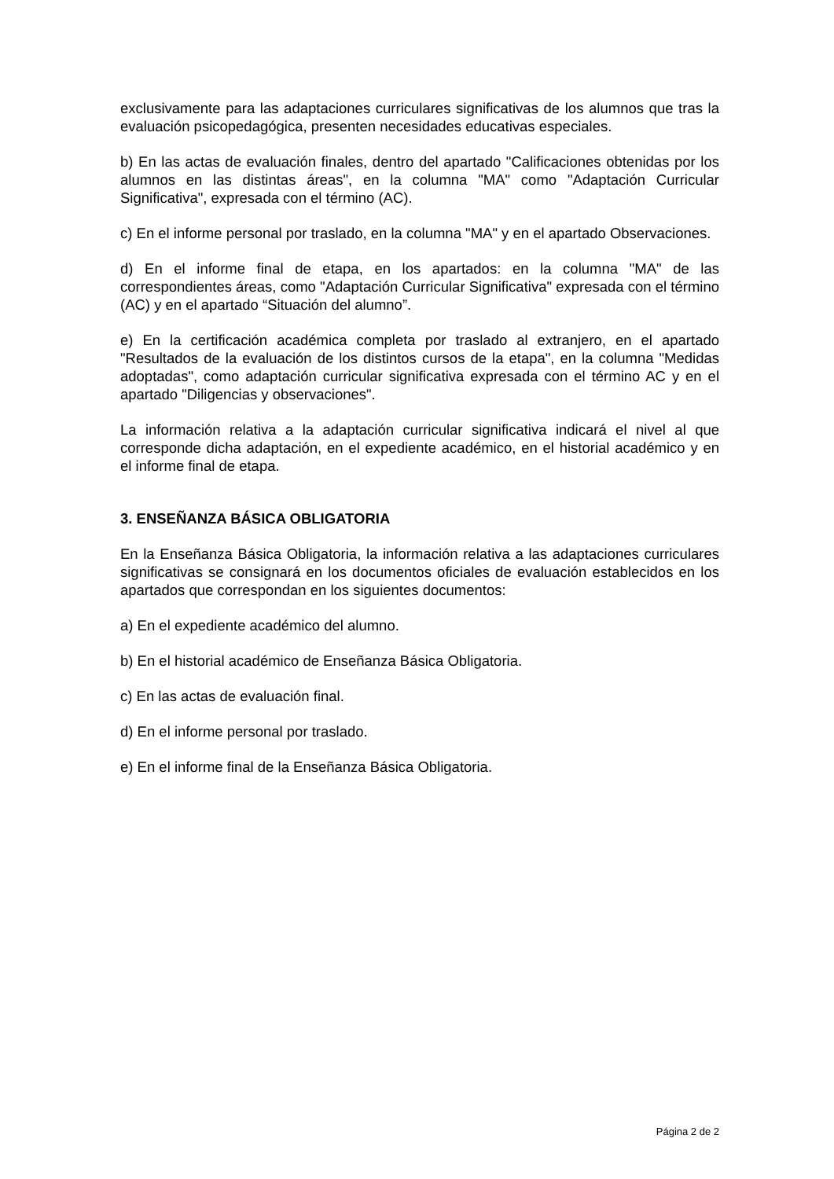exclusivamente para las adaptaciones curriculares significativas de los alumnos que tras la evaluación psicopedagógica, presenten necesidades educativas especiales.
b) En las actas de evaluación finales, dentro del apartado "Calificaciones obtenidas por los alumnos en las distintas áreas", en la columna "MA" como "Adaptación Curricular Significativa", expresada con el término (AC).
c) En el informe personal por traslado, en la columna "MA" y en el apartado Observaciones.
d) En el informe final de etapa, en los apartados: en la columna "MA" de las correspondientes áreas, como "Adaptación Curricular Significativa" expresada con el término (AC) y en el apartado “Situación del alumno”.
e) En la certificación académica completa por traslado al extranjero, en el apartado "Resultados de la evaluación de los distintos cursos de la etapa", en la columna "Medidas adoptadas", como adaptación curricular significativa expresada con el término AC y en el apartado "Diligencias y observaciones".
La información relativa a la adaptación curricular significativa indicará el nivel al que corresponde dicha adaptación, en el expediente académico, en el historial académico y en el informe final de etapa.
3. ENSEÑANZA BÁSICA OBLIGATORIA
En la Enseñanza Básica Obligatoria, la información relativa a las adaptaciones curriculares significativas se consignará en los documentos oficiales de evaluación establecidos en los apartados que correspondan en los siguientes documentos:
a) En el expediente académico del alumno.
b) En el historial académico de Enseñanza Básica Obligatoria.
c) En las actas de evaluación final.
d) En el informe personal por traslado.
e) En el informe final de la Enseñanza Básica Obligatoria.
Página 2 de 2